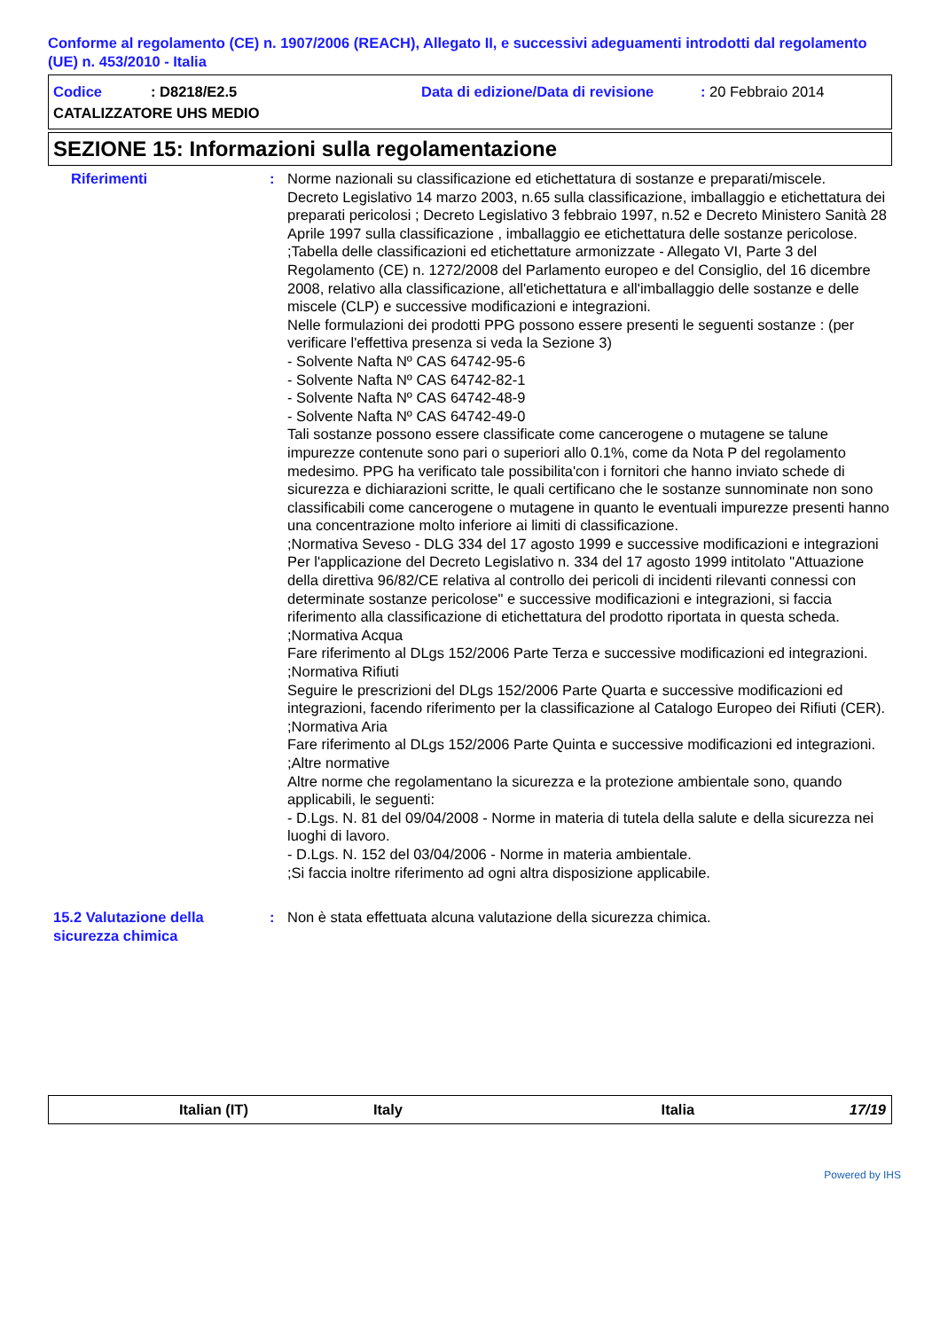Conforme al regolamento (CE) n. 1907/2006 (REACH), Allegato II, e successivi adeguamenti introdotti dal regolamento (UE) n. 453/2010 - Italia
Codice : D8218/E2.5 Data di edizione/Data di revisione
: 20 Febbraio 2014
CATALIZZATORE UHS MEDIO
SEZIONE 15: Informazioni sulla regolamentazione
Riferimenti : Norme nazionali su classificazione ed etichettatura di sostanze e preparati/miscele.
Decreto Legislativo 14 marzo 2003, n.65 sulla classificazione, imballaggio e etichettatura dei preparati pericolosi ; Decreto Legislativo 3 febbraio 1997, n.52 e Decreto Ministero Sanità 28 Aprile 1997 sulla classificazione , imballaggio ee etichettatura delle sostanze pericolose.
;Tabella delle classificazioni ed etichettature armonizzate - Allegato VI, Parte 3 del Regolamento (CE) n. 1272/2008 del Parlamento europeo e del Consiglio, del 16 dicembre 2008, relativo alla classificazione, all'etichettatura e all'imballaggio delle sostanze e delle miscele (CLP) e successive modificazioni e integrazioni.
Nelle formulazioni dei prodotti PPG possono essere presenti le seguenti sostanze : (per verificare l'effettiva presenza si veda la Sezione 3)
- Solvente Nafta Nº CAS 64742-95-6
- Solvente Nafta Nº CAS 64742-82-1
- Solvente Nafta Nº CAS 64742-48-9
- Solvente Nafta Nº CAS 64742-49-0
Tali sostanze possono essere classificate come cancerogene o mutagene se talune impurezze contenute sono pari o superiori allo 0.1%, come da Nota P del regolamento medesimo. PPG ha verificato tale possibilita'con i fornitori che hanno inviato schede di sicurezza e dichiarazioni scritte, le quali certificano che le sostanze sunnominate non sono classificabili come cancerogene o mutagene in quanto le eventuali impurezze presenti hanno una concentrazione molto inferiore ai limiti di classificazione.
;Normativa Seveso - DLG 334 del 17 agosto 1999 e successive modificazioni e integrazioni
Per l'applicazione del Decreto Legislativo n. 334 del 17 agosto 1999 intitolato "Attuazione della direttiva 96/82/CE relativa al controllo dei pericoli di incidenti rilevanti connessi con determinate sostanze pericolose" e successive modificazioni e integrazioni, si faccia riferimento alla classificazione di etichettatura del prodotto riportata in questa scheda.
;Normativa Acqua
Fare riferimento al DLgs 152/2006 Parte Terza e successive modificazioni ed integrazioni.
;Normativa Rifiuti
Seguire le prescrizioni del DLgs 152/2006 Parte Quarta e successive modificazioni ed integrazioni, facendo riferimento per la classificazione al Catalogo Europeo dei Rifiuti (CER).
;Normativa Aria
Fare riferimento al DLgs 152/2006 Parte Quinta e successive modificazioni ed integrazioni.
;Altre normative
Altre norme che regolamentano la sicurezza e la protezione ambientale sono, quando applicabili, le seguenti:
- D.Lgs. N. 81 del 09/04/2008 - Norme in materia di tutela della salute e della sicurezza nei luoghi di lavoro.
- D.Lgs. N. 152 del 03/04/2006 - Norme in materia ambientale.
;Si faccia inoltre riferimento ad ogni altra disposizione applicabile.
15.2 Valutazione della sicurezza chimica
: Non è stata effettuata alcuna valutazione della sicurezza chimica.
Italian (IT) Italy Italia 17/19
Powered by IHS